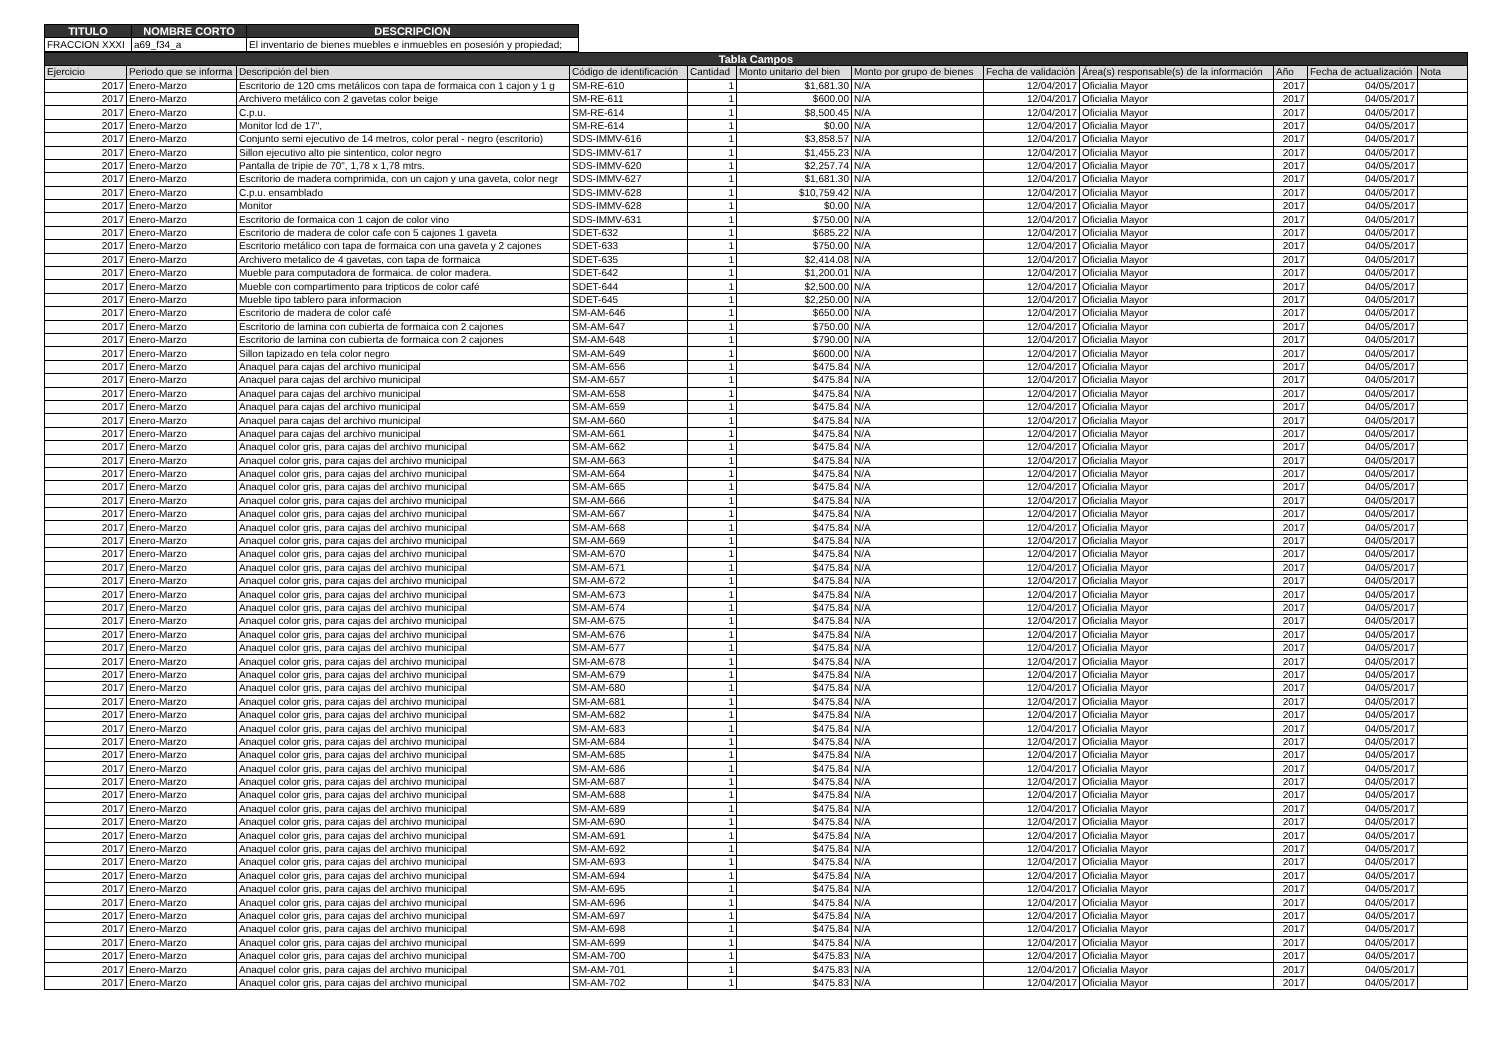| TITULO | NOMBRE CORTO | DESCRIPCION |
| --- | --- | --- |
| FRACCION XXXI | a69_f34_a | El inventario de bienes muebles e inmuebles en posesión y propiedad; |
| Tabla Campos | | | | | | | | | | | |
| --- | --- | --- | --- | --- | --- | --- | --- | --- | --- | --- | --- |
| Ejercicio | Periodo que se informa | Descripción del bien | Código de identificación | Cantidad | Monto unitario del bien | Monto por grupo de bienes | Fecha de validación | Área(s) responsable(s) de la información | Año | Fecha de actualización | Nota |
| 2017 | Enero-Marzo | Escritorio de 120 cms metálicos con tapa de formaica con 1 cajon y 1 g | SM-RE-610 | 1 | $1,681.30 | N/A | 12/04/2017 | Oficialia Mayor | 2017 | 04/05/2017 | |
| 2017 | Enero-Marzo | Archivero metálico con 2 gavetas color beige | SM-RE-611 | 1 | $600.00 | N/A | 12/04/2017 | Oficialia Mayor | 2017 | 04/05/2017 | |
| 2017 | Enero-Marzo | C.p.u. | SM-RE-614 | 1 | $8,500.45 | N/A | 12/04/2017 | Oficialia Mayor | 2017 | 04/05/2017 | |
| 2017 | Enero-Marzo | Monitor lcd de 17", | SM-RE-614 | 1 | $0.00 | N/A | 12/04/2017 | Oficialia Mayor | 2017 | 04/05/2017 | |
| 2017 | Enero-Marzo | Conjunto semi ejecutivo de 14 metros, color peral - negro (escritorio) | SDS-IMMV-616 | 1 | $3,858.57 | N/A | 12/04/2017 | Oficialia Mayor | 2017 | 04/05/2017 | |
| 2017 | Enero-Marzo | Sillon ejecutivo alto pie sintentico, color negro | SDS-IMMV-617 | 1 | $1,455.23 | N/A | 12/04/2017 | Oficialia Mayor | 2017 | 04/05/2017 | |
| 2017 | Enero-Marzo | Pantalla de tripie de 70", 1,78 x 1,78 mtrs. | SDS-IMMV-620 | 1 | $2,257.74 | N/A | 12/04/2017 | Oficialia Mayor | 2017 | 04/05/2017 | |
| 2017 | Enero-Marzo | Escritorio de madera comprimida, con un cajon y una gaveta, color negr | SDS-IMMV-627 | 1 | $1,681.30 | N/A | 12/04/2017 | Oficialia Mayor | 2017 | 04/05/2017 | |
| 2017 | Enero-Marzo | C.p.u. ensamblado | SDS-IMMV-628 | 1 | $10,759.42 | N/A | 12/04/2017 | Oficialia Mayor | 2017 | 04/05/2017 | |
| 2017 | Enero-Marzo | Monitor | SDS-IMMV-628 | 1 | $0.00 | N/A | 12/04/2017 | Oficialia Mayor | 2017 | 04/05/2017 | |
| 2017 | Enero-Marzo | Escritorio de formaica con 1 cajon de color vino | SDS-IMMV-631 | 1 | $750.00 | N/A | 12/04/2017 | Oficialia Mayor | 2017 | 04/05/2017 | |
| 2017 | Enero-Marzo | Escritorio de madera de color cafe con 5 cajones 1 gaveta | SDET-632 | 1 | $685.22 | N/A | 12/04/2017 | Oficialia Mayor | 2017 | 04/05/2017 | |
| 2017 | Enero-Marzo | Escritorio metálico con tapa de formaica con una gaveta y 2 cajones | SDET-633 | 1 | $750.00 | N/A | 12/04/2017 | Oficialia Mayor | 2017 | 04/05/2017 | |
| 2017 | Enero-Marzo | Archivero metalico de 4 gavetas, con tapa de formaica | SDET-635 | 1 | $2,414.08 | N/A | 12/04/2017 | Oficialia Mayor | 2017 | 04/05/2017 | |
| 2017 | Enero-Marzo | Mueble para computadora de formaica. de color madera. | SDET-642 | 1 | $1,200.01 | N/A | 12/04/2017 | Oficialia Mayor | 2017 | 04/05/2017 | |
| 2017 | Enero-Marzo | Mueble con compartimento para tripticos de color café | SDET-644 | 1 | $2,500.00 | N/A | 12/04/2017 | Oficialia Mayor | 2017 | 04/05/2017 | |
| 2017 | Enero-Marzo | Mueble tipo tablero para informacion | SDET-645 | 1 | $2,250.00 | N/A | 12/04/2017 | Oficialia Mayor | 2017 | 04/05/2017 | |
| 2017 | Enero-Marzo | Escritorio de madera de color café | SM-AM-646 | 1 | $650.00 | N/A | 12/04/2017 | Oficialia Mayor | 2017 | 04/05/2017 | |
| 2017 | Enero-Marzo | Escritorio de lamina con cubierta de formaica con 2 cajones | SM-AM-647 | 1 | $750.00 | N/A | 12/04/2017 | Oficialia Mayor | 2017 | 04/05/2017 | |
| 2017 | Enero-Marzo | Escritorio de lamina con cubierta de formaica con 2 cajones | SM-AM-648 | 1 | $790.00 | N/A | 12/04/2017 | Oficialia Mayor | 2017 | 04/05/2017 | |
| 2017 | Enero-Marzo | Sillon tapizado en tela color negro | SM-AM-649 | 1 | $600.00 | N/A | 12/04/2017 | Oficialia Mayor | 2017 | 04/05/2017 | |
| 2017 | Enero-Marzo | Anaquel para cajas del archivo municipal | SM-AM-656 | 1 | $475.84 | N/A | 12/04/2017 | Oficialia Mayor | 2017 | 04/05/2017 | |
| 2017 | Enero-Marzo | Anaquel para cajas del archivo municipal | SM-AM-657 | 1 | $475.84 | N/A | 12/04/2017 | Oficialia Mayor | 2017 | 04/05/2017 | |
| 2017 | Enero-Marzo | Anaquel para cajas del archivo municipal | SM-AM-658 | 1 | $475.84 | N/A | 12/04/2017 | Oficialia Mayor | 2017 | 04/05/2017 | |
| 2017 | Enero-Marzo | Anaquel para cajas del archivo municipal | SM-AM-659 | 1 | $475.84 | N/A | 12/04/2017 | Oficialia Mayor | 2017 | 04/05/2017 | |
| 2017 | Enero-Marzo | Anaquel para cajas del archivo municipal | SM-AM-660 | 1 | $475.84 | N/A | 12/04/2017 | Oficialia Mayor | 2017 | 04/05/2017 | |
| 2017 | Enero-Marzo | Anaquel para cajas del archivo municipal | SM-AM-661 | 1 | $475.84 | N/A | 12/04/2017 | Oficialia Mayor | 2017 | 04/05/2017 | |
| 2017 | Enero-Marzo | Anaquel color gris, para cajas del archivo municipal | SM-AM-662 | 1 | $475.84 | N/A | 12/04/2017 | Oficialia Mayor | 2017 | 04/05/2017 | |
| 2017 | Enero-Marzo | Anaquel color gris, para cajas del archivo municipal | SM-AM-663 | 1 | $475.84 | N/A | 12/04/2017 | Oficialia Mayor | 2017 | 04/05/2017 | |
| 2017 | Enero-Marzo | Anaquel color gris, para cajas del archivo municipal | SM-AM-664 | 1 | $475.84 | N/A | 12/04/2017 | Oficialia Mayor | 2017 | 04/05/2017 | |
| 2017 | Enero-Marzo | Anaquel color gris, para cajas del archivo municipal | SM-AM-665 | 1 | $475.84 | N/A | 12/04/2017 | Oficialia Mayor | 2017 | 04/05/2017 | |
| 2017 | Enero-Marzo | Anaquel color gris, para cajas del archivo municipal | SM-AM-666 | 1 | $475.84 | N/A | 12/04/2017 | Oficialia Mayor | 2017 | 04/05/2017 | |
| 2017 | Enero-Marzo | Anaquel color gris, para cajas del archivo municipal | SM-AM-667 | 1 | $475.84 | N/A | 12/04/2017 | Oficialia Mayor | 2017 | 04/05/2017 | |
| 2017 | Enero-Marzo | Anaquel color gris, para cajas del archivo municipal | SM-AM-668 | 1 | $475.84 | N/A | 12/04/2017 | Oficialia Mayor | 2017 | 04/05/2017 | |
| 2017 | Enero-Marzo | Anaquel color gris, para cajas del archivo municipal | SM-AM-669 | 1 | $475.84 | N/A | 12/04/2017 | Oficialia Mayor | 2017 | 04/05/2017 | |
| 2017 | Enero-Marzo | Anaquel color gris, para cajas del archivo municipal | SM-AM-670 | 1 | $475.84 | N/A | 12/04/2017 | Oficialia Mayor | 2017 | 04/05/2017 | |
| 2017 | Enero-Marzo | Anaquel color gris, para cajas del archivo municipal | SM-AM-671 | 1 | $475.84 | N/A | 12/04/2017 | Oficialia Mayor | 2017 | 04/05/2017 | |
| 2017 | Enero-Marzo | Anaquel color gris, para cajas del archivo municipal | SM-AM-672 | 1 | $475.84 | N/A | 12/04/2017 | Oficialia Mayor | 2017 | 04/05/2017 | |
| 2017 | Enero-Marzo | Anaquel color gris, para cajas del archivo municipal | SM-AM-673 | 1 | $475.84 | N/A | 12/04/2017 | Oficialia Mayor | 2017 | 04/05/2017 | |
| 2017 | Enero-Marzo | Anaquel color gris, para cajas del archivo municipal | SM-AM-674 | 1 | $475.84 | N/A | 12/04/2017 | Oficialia Mayor | 2017 | 04/05/2017 | |
| 2017 | Enero-Marzo | Anaquel color gris, para cajas del archivo municipal | SM-AM-675 | 1 | $475.84 | N/A | 12/04/2017 | Oficialia Mayor | 2017 | 04/05/2017 | |
| 2017 | Enero-Marzo | Anaquel color gris, para cajas del archivo municipal | SM-AM-676 | 1 | $475.84 | N/A | 12/04/2017 | Oficialia Mayor | 2017 | 04/05/2017 | |
| 2017 | Enero-Marzo | Anaquel color gris, para cajas del archivo municipal | SM-AM-677 | 1 | $475.84 | N/A | 12/04/2017 | Oficialia Mayor | 2017 | 04/05/2017 | |
| 2017 | Enero-Marzo | Anaquel color gris, para cajas del archivo municipal | SM-AM-678 | 1 | $475.84 | N/A | 12/04/2017 | Oficialia Mayor | 2017 | 04/05/2017 | |
| 2017 | Enero-Marzo | Anaquel color gris, para cajas del archivo municipal | SM-AM-679 | 1 | $475.84 | N/A | 12/04/2017 | Oficialia Mayor | 2017 | 04/05/2017 | |
| 2017 | Enero-Marzo | Anaquel color gris, para cajas del archivo municipal | SM-AM-680 | 1 | $475.84 | N/A | 12/04/2017 | Oficialia Mayor | 2017 | 04/05/2017 | |
| 2017 | Enero-Marzo | Anaquel color gris, para cajas del archivo municipal | SM-AM-681 | 1 | $475.84 | N/A | 12/04/2017 | Oficialia Mayor | 2017 | 04/05/2017 | |
| 2017 | Enero-Marzo | Anaquel color gris, para cajas del archivo municipal | SM-AM-682 | 1 | $475.84 | N/A | 12/04/2017 | Oficialia Mayor | 2017 | 04/05/2017 | |
| 2017 | Enero-Marzo | Anaquel color gris, para cajas del archivo municipal | SM-AM-683 | 1 | $475.84 | N/A | 12/04/2017 | Oficialia Mayor | 2017 | 04/05/2017 | |
| 2017 | Enero-Marzo | Anaquel color gris, para cajas del archivo municipal | SM-AM-684 | 1 | $475.84 | N/A | 12/04/2017 | Oficialia Mayor | 2017 | 04/05/2017 | |
| 2017 | Enero-Marzo | Anaquel color gris, para cajas del archivo municipal | SM-AM-685 | 1 | $475.84 | N/A | 12/04/2017 | Oficialia Mayor | 2017 | 04/05/2017 | |
| 2017 | Enero-Marzo | Anaquel color gris, para cajas del archivo municipal | SM-AM-686 | 1 | $475.84 | N/A | 12/04/2017 | Oficialia Mayor | 2017 | 04/05/2017 | |
| 2017 | Enero-Marzo | Anaquel color gris, para cajas del archivo municipal | SM-AM-687 | 1 | $475.84 | N/A | 12/04/2017 | Oficialia Mayor | 2017 | 04/05/2017 | |
| 2017 | Enero-Marzo | Anaquel color gris, para cajas del archivo municipal | SM-AM-688 | 1 | $475.84 | N/A | 12/04/2017 | Oficialia Mayor | 2017 | 04/05/2017 | |
| 2017 | Enero-Marzo | Anaquel color gris, para cajas del archivo municipal | SM-AM-689 | 1 | $475.84 | N/A | 12/04/2017 | Oficialia Mayor | 2017 | 04/05/2017 | |
| 2017 | Enero-Marzo | Anaquel color gris, para cajas del archivo municipal | SM-AM-690 | 1 | $475.84 | N/A | 12/04/2017 | Oficialia Mayor | 2017 | 04/05/2017 | |
| 2017 | Enero-Marzo | Anaquel color gris, para cajas del archivo municipal | SM-AM-691 | 1 | $475.84 | N/A | 12/04/2017 | Oficialia Mayor | 2017 | 04/05/2017 | |
| 2017 | Enero-Marzo | Anaquel color gris, para cajas del archivo municipal | SM-AM-692 | 1 | $475.84 | N/A | 12/04/2017 | Oficialia Mayor | 2017 | 04/05/2017 | |
| 2017 | Enero-Marzo | Anaquel color gris, para cajas del archivo municipal | SM-AM-693 | 1 | $475.84 | N/A | 12/04/2017 | Oficialia Mayor | 2017 | 04/05/2017 | |
| 2017 | Enero-Marzo | Anaquel color gris, para cajas del archivo municipal | SM-AM-694 | 1 | $475.84 | N/A | 12/04/2017 | Oficialia Mayor | 2017 | 04/05/2017 | |
| 2017 | Enero-Marzo | Anaquel color gris, para cajas del archivo municipal | SM-AM-695 | 1 | $475.84 | N/A | 12/04/2017 | Oficialia Mayor | 2017 | 04/05/2017 | |
| 2017 | Enero-Marzo | Anaquel color gris, para cajas del archivo municipal | SM-AM-696 | 1 | $475.84 | N/A | 12/04/2017 | Oficialia Mayor | 2017 | 04/05/2017 | |
| 2017 | Enero-Marzo | Anaquel color gris, para cajas del archivo municipal | SM-AM-697 | 1 | $475.84 | N/A | 12/04/2017 | Oficialia Mayor | 2017 | 04/05/2017 | |
| 2017 | Enero-Marzo | Anaquel color gris, para cajas del archivo municipal | SM-AM-698 | 1 | $475.84 | N/A | 12/04/2017 | Oficialia Mayor | 2017 | 04/05/2017 | |
| 2017 | Enero-Marzo | Anaquel color gris, para cajas del archivo municipal | SM-AM-699 | 1 | $475.84 | N/A | 12/04/2017 | Oficialia Mayor | 2017 | 04/05/2017 | |
| 2017 | Enero-Marzo | Anaquel color gris, para cajas del archivo municipal | SM-AM-700 | 1 | $475.83 | N/A | 12/04/2017 | Oficialia Mayor | 2017 | 04/05/2017 | |
| 2017 | Enero-Marzo | Anaquel color gris, para cajas del archivo municipal | SM-AM-701 | 1 | $475.83 | N/A | 12/04/2017 | Oficialia Mayor | 2017 | 04/05/2017 | |
| 2017 | Enero-Marzo | Anaquel color gris, para cajas del archivo municipal | SM-AM-702 | 1 | $475.83 | N/A | 12/04/2017 | Oficialia Mayor | 2017 | 04/05/2017 | |